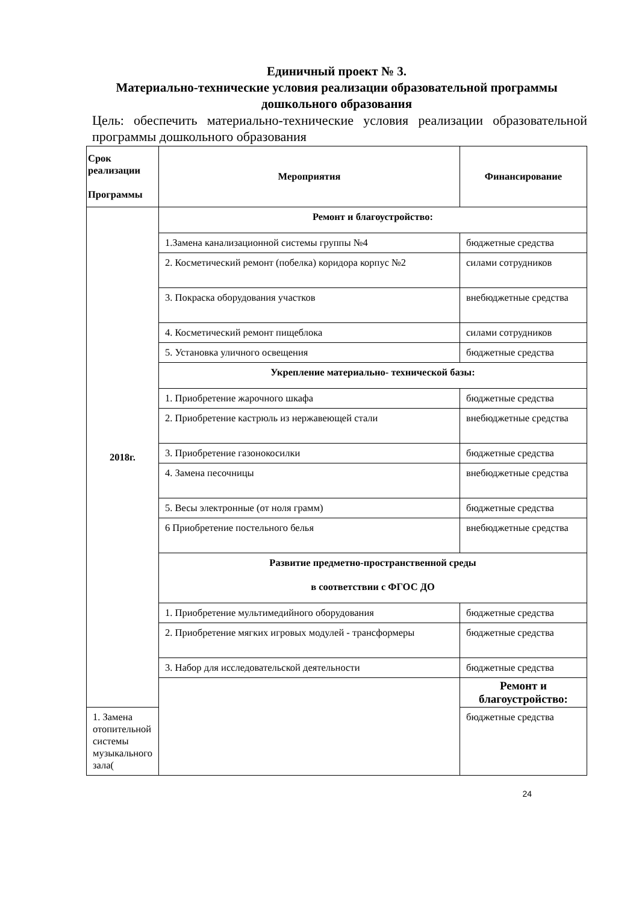Единичный проект № 3.
Материально-технические условия реализации образовательной программы дошкольного образования
Цель: обеспечить материально-технические условия реализации образовательной программы дошкольного образования
| Срок реализации Программы | Мероприятия | Финансирование |
| --- | --- | --- |
| 2018г. | Ремонт и благоустройство: | |
| | 1.Замена канализационной системы группы №4 | бюджетные средства |
| | 2. Косметический ремонт (побелка) коридора корпус №2 | силами сотрудников |
| | 3. Покраска оборудования участков | внебюджетные средства |
| | 4. Косметический ремонт пищеблока | силами сотрудников |
| | 5. Установка уличного освещения | бюджетные средства |
| | Укрепление материально- технической базы: | |
| | 1. Приобретение жарочного шкафа | бюджетные средства |
| | 2. Приобретение кастрюль из нержавеющей стали | внебюджетные средства |
| | 3. Приобретение газонокосилки | бюджетные средства |
| | 4. Замена песочницы | внебюджетные средства |
| | 5. Весы электронные (от ноля грамм) | бюджетные средства |
| | 6 Приобретение постельного белья | внебюджетные средства |
| | Развитие предметно-пространственной среды в соответствии с ФГОС ДО | |
| | 1. Приобретение мультимедийного оборудования | бюджетные средства |
| | 2. Приобретение мягких игровых модулей - трансформеры | бюджетные средства |
| | 3. Набор для исследовательской деятельности | бюджетные средства |
| | | Ремонт и благоустройство: |
| 1. Замена отопительной системы музыкального зала( | | бюджетные средства |
24